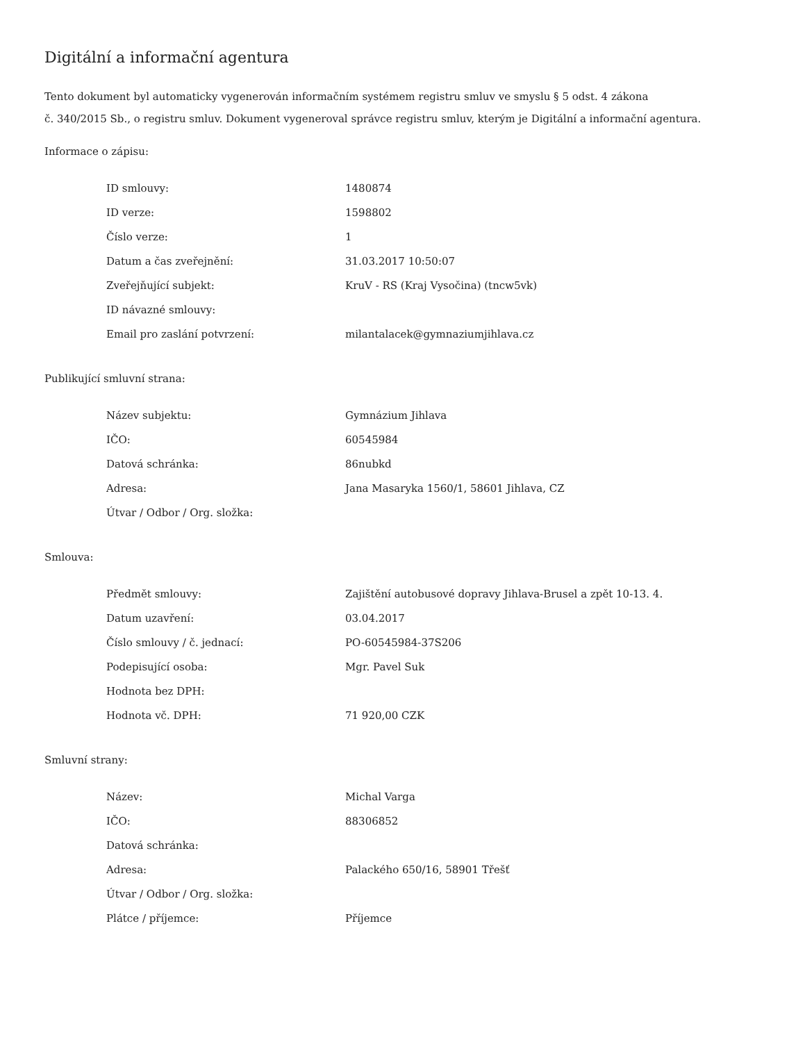Digitální a informační agentura
Tento dokument byl automaticky vygenerován informačním systémem registru smluv ve smyslu § 5 odst. 4 zákona
č. 340/2015 Sb., o registru smluv. Dokument vygeneroval správce registru smluv, kterým je Digitální a informační agentura.
Informace o zápisu:
| ID smlouvy: | 1480874 |
| ID verze: | 1598802 |
| Číslo verze: | 1 |
| Datum a čas zveřejnění: | 31.03.2017 10:50:07 |
| Zveřejňující subjekt: | KruV - RS (Kraj Vysočina) (tncw5vk) |
| ID návazné smlouvy: | |
| Email pro zaslání potvrzení: | milantalacek@gymnaziumjihlava.cz |
Publikující smluvní strana:
| Název subjektu: | Gymnázium Jihlava |
| IČO: | 60545984 |
| Datová schránka: | 86nubkd |
| Adresa: | Jana Masaryka 1560/1, 58601 Jihlava, CZ |
| Útvar / Odbor / Org. složka: | |
Smlouva:
| Předmět smlouvy: | Zajištění autobusové dopravy Jihlava-Brusel a zpět 10-13. 4. |
| Datum uzavření: | 03.04.2017 |
| Číslo smlouvy / č. jednací: | PO-60545984-37S206 |
| Podepisující osoba: | Mgr. Pavel Suk |
| Hodnota bez DPH: | |
| Hodnota vč. DPH: | 71 920,00 CZK |
Smluvní strany:
| Název: | Michal Varga |
| IČO: | 88306852 |
| Datová schránka: | |
| Adresa: | Palackého 650/16, 58901 Třešť |
| Útvar / Odbor / Org. složka: | |
| Plátce / příjemce: | Příjemce |